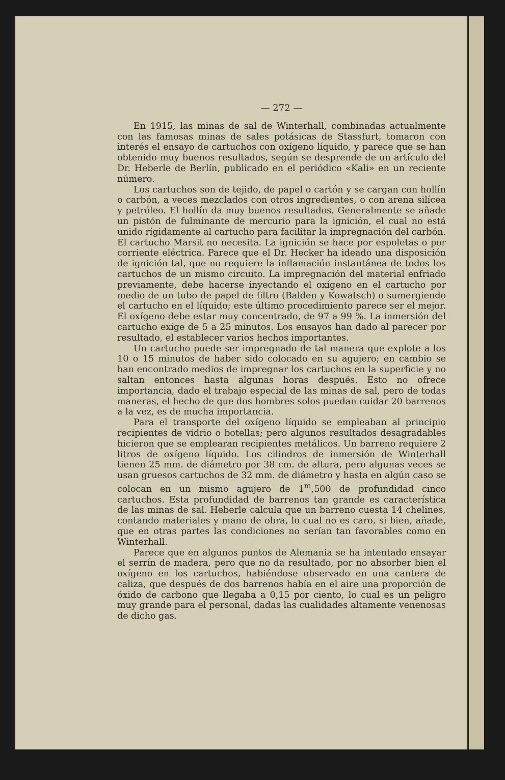— 272 —
En 1915, las minas de sal de Winterhall, combinadas actualmente con las famosas minas de sales potásicas de Stassfurt, tomaron con interés el ensayo de cartuchos con oxígeno líquido, y parece que se han obtenido muy buenos resultados, según se desprende de un artículo del Dr. Heberle de Berlín, publicado en el periódico «Kali» en un reciente número.
Los cartuchos son de tejido, de papel o cartón y se cargan con hollín o carbón, a veces mezclados con otros ingredientes, o con arena silícea y petróleo. El hollín da muy buenos resultados. Generalmente se añade un pistón de fulminante de mercurio para la ignición, el cual no está unido rígidamente al cartucho para facilitar la impregnación del carbón. El cartucho Marsit no necesita. La ignición se hace por espoletas o por corriente eléctrica. Parece que el Dr. Hecker ha ideado una disposición de ignición tal, que no requiere la inflamación instantánea de todos los cartuchos de un mismo circuito. La impregnación del material enfriado previamente, debe hacerse inyectando el oxígeno en el cartucho por medio de un tubo de papel de filtro (Balden y Kowatsch) o sumergiendo el cartucho en el líquido; este último procedimiento parece ser el mejor. El oxígeno debe estar muy concentrado, de 97 a 99 %. La inmersión del cartucho exige de 5 a 25 minutos. Los ensayos han dado al parecer por resultado, el establecer varios hechos importantes.
Un cartucho puede ser impregnado de tal manera que explote a los 10 o 15 minutos de haber sido colocado en su agujero; en cambio se han encontrado medios de impregnar los cartuchos en la superficie y no saltan entonces hasta algunas horas después. Esto no ofrece importancia, dado el trabajo especial de las minas de sal, pero de todas maneras, el hecho de que dos hombres solos puedan cuidar 20 barrenos a la vez, es de mucha importancia.
Para el transporte del oxígeno líquido se empleaban al principio recipientes de vidrio o botellas; pero algunos resultados desagradables hicieron que se emplearan recipientes metálicos. Un barreno requiere 2 litros de oxígeno líquido. Los cilindros de inmersión de Winterhall tienen 25 mm. de diámetro por 38 cm. de altura, pero algunas veces se usan gruesos cartuchos de 32 mm. de diámetro y hasta en algún caso se colocan en un mismo agujero de 1<sup>m</sup>,500 de profundidad cinco cartuchos. Esta profundidad de barrenos tan grande es característica de las minas de sal. Heberle calcula que un barreno cuesta 14 chelines, contando materiales y mano de obra, lo cual no es caro, si bien, añade, que en otras partes las condiciones no serían tan favorables como en Winterhall.
Parece que en algunos puntos de Alemania se ha intentado ensayar el serrín de madera, pero que no da resultado, por no absorber bien el oxígeno en los cartuchos, habiéndose observado en una cantera de caliza, que después de dos barrenos había en el aire una proporción de óxido de carbono que llegaba a 0,15 por ciento, lo cual es un peligro muy grande para el personal, dadas las cualidades altamente venenosas de dicho gas.